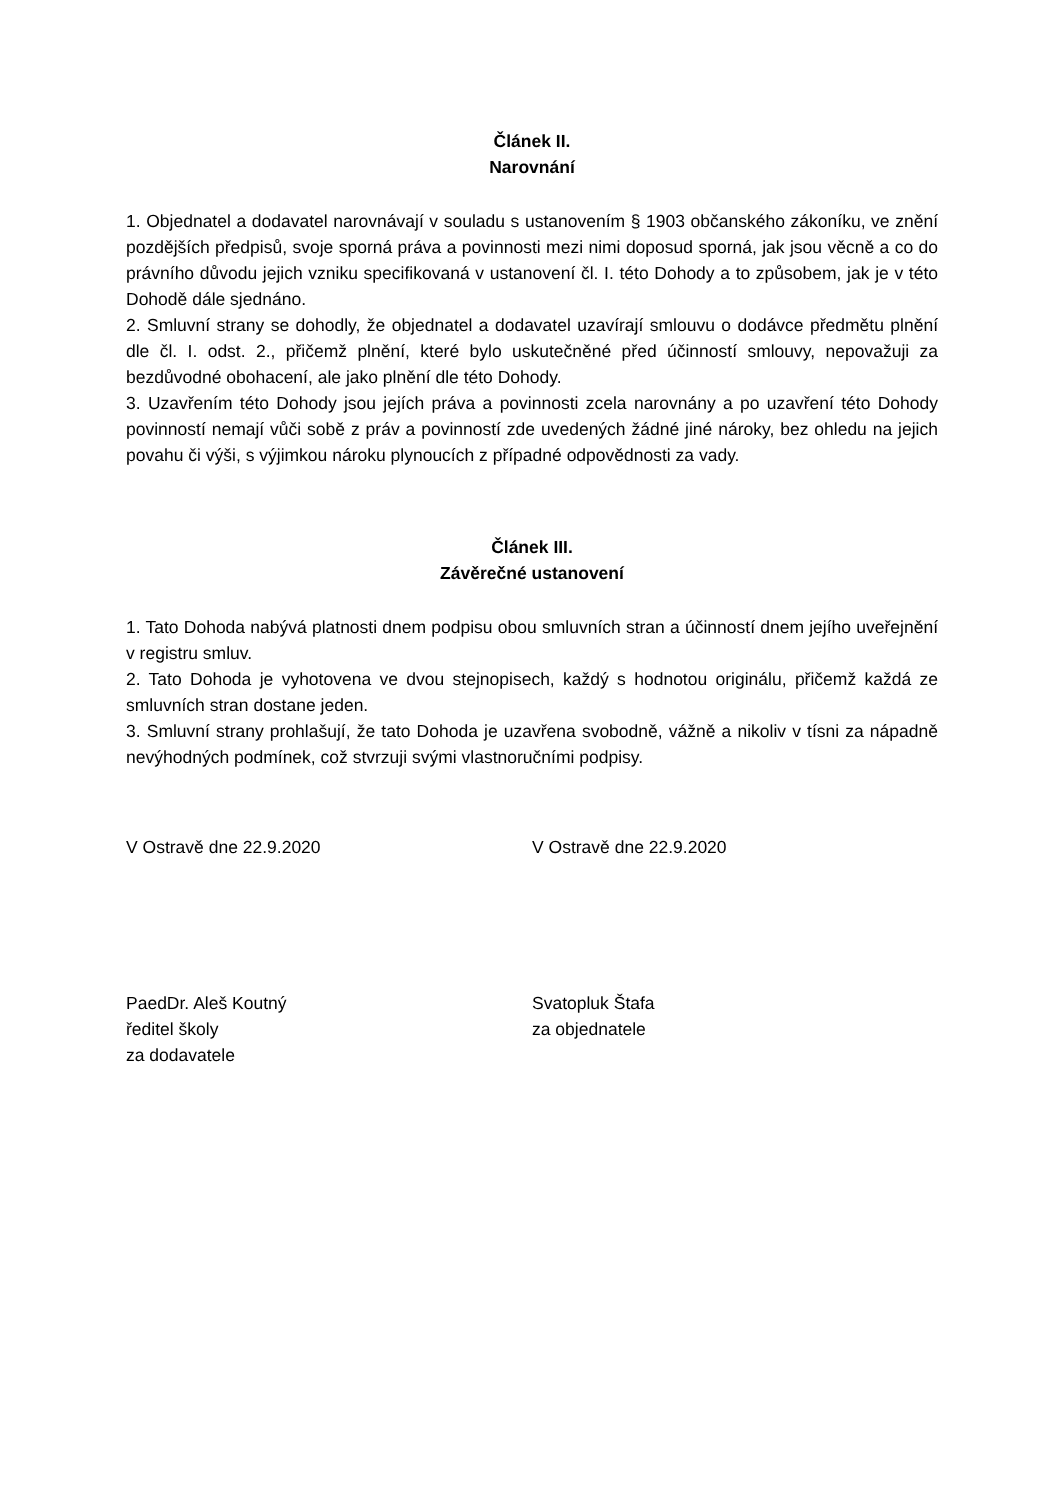Článek II.
Narovnání
1. Objednatel a dodavatel narovnávají v souladu s ustanovením § 1903 občanského zákoníku, ve znění pozdějších předpisů, svoje sporná práva a povinnosti mezi nimi doposud sporná, jak jsou věcně a co do právního důvodu jejich vzniku specifikovaná v ustanovení čl. I. této Dohody a to způsobem, jak je v této Dohodě dále sjednáno.
2. Smluvní strany se dohodly, že objednatel a dodavatel uzavírají smlouvu o dodávce předmětu plnění dle čl. I. odst. 2., přičemž plnění, které bylo uskutečněné před účinností smlouvy, nepovažuji za bezdůvodné obohacení, ale jako plnění dle této Dohody.
3. Uzavřením této Dohody jsou jejích práva a povinnosti zcela narovnány a po uzavření této Dohody povinností nemají vůči sobě z práv a povinností zde uvedených žádné jiné nároky, bez ohledu na jejich povahu či výši, s výjimkou nároku plynoucích z případné odpovědnosti za vady.
Článek III.
Závěrečné ustanovení
1. Tato Dohoda nabývá platnosti dnem podpisu obou smluvních stran a účinností dnem jejího uveřejnění v registru smluv.
2. Tato Dohoda je vyhotovena ve dvou stejnopisech, každý s hodnotou originálu, přičemž každá ze smluvních stran dostane jeden.
3. Smluvní strany prohlašují, že tato Dohoda je uzavřena svobodně, vážně a nikoliv v tísni za nápadně nevýhodných podmínek, což stvrzuji svými vlastnoručními podpisy.
V Ostravě dne 22.9.2020 V Ostravě dne 22.9.2020
PaedDr. Aleš Koutný
ředitel školy
za dodavatele
Svatopluk Štafa
za objednatele